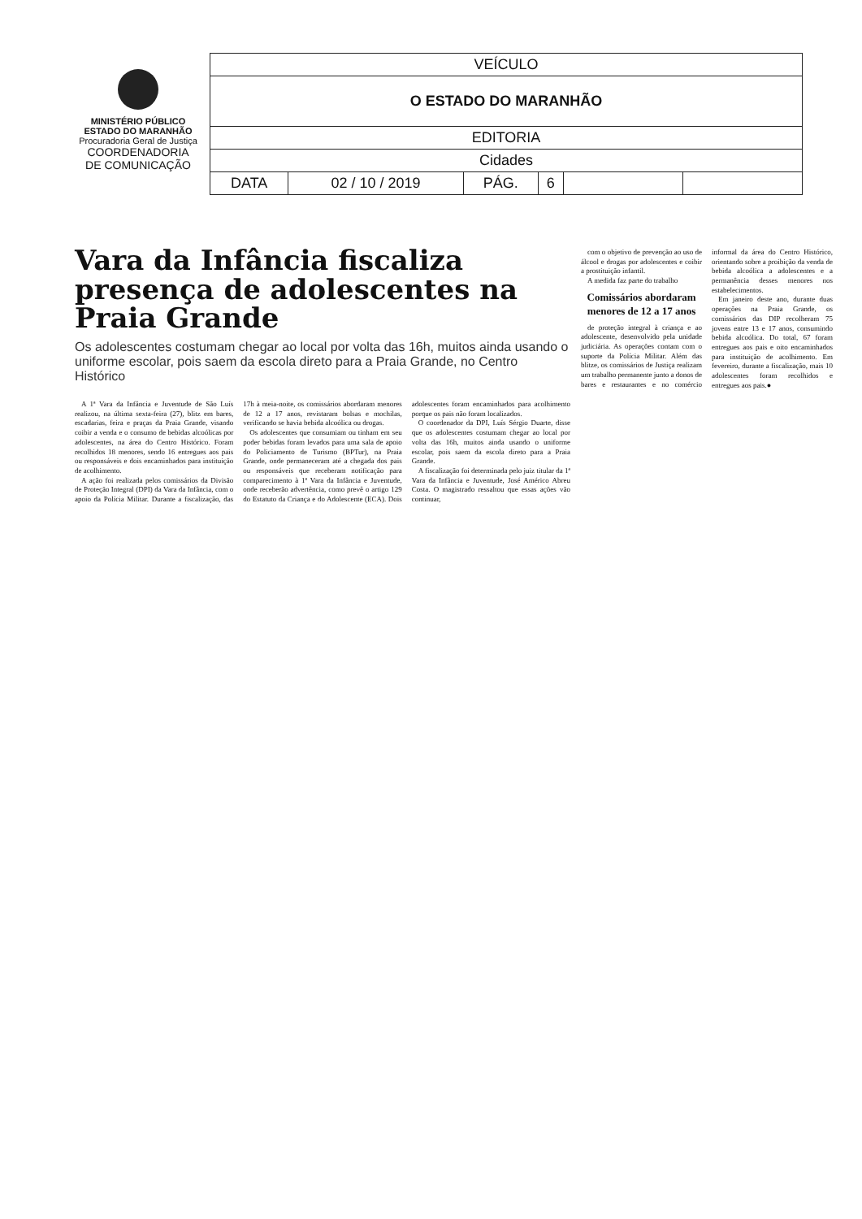MINISTÉRIO PÚBLICO
ESTADO DO MARANHÃO
Procuradoria Geral de Justiça
COORDENADORIA
DE COMUNICAÇÃO
| VEÍCULO | | | | | |
| O ESTADO DO MARANHÃO | | | | | |
| EDITORIA | | | | | |
| Cidades | | | | | |
| DATA | 02 / 10 / 2019 | PÁG. | 6 | | |
Vara da Infância fiscaliza presença de adolescentes na Praia Grande
Os adolescentes costumam chegar ao local por volta das 16h, muitos ainda usando o uniforme escolar, pois saem da escola direto para a Praia Grande, no Centro Histórico
A 1ª Vara da Infância e Juventude de São Luís realizou, na última sexta-feira (27), blitz em bares, escadarias, feira e praças da Praia Grande, visando coibir a venda e o consumo de bebidas alcoólicas por adolescentes, na área do Centro Histórico. Foram recolhidos 18 menores, sendo 16 entregues aos pais ou responsáveis e dois encaminhados para instituição de acolhimento.
A ação foi realizada pelos comissários da Divisão de Proteção Integral (DPI) da Vara da Infância, com o apoio da Polícia Militar. Durante a fiscalização, das 17h à meia-noite, os comissários abordaram menores de 12 a 17 anos, revistaram bolsas e mochilas, verificando se havia bebida alcoólica ou drogas.
Os adolescentes que consumiam ou tinham em seu poder bebidas foram levados para uma sala de apoio do Policiamento de Turismo (BPTur), na Praia Grande, onde permaneceram até a chegada dos pais ou responsáveis que receberam notificação para comparecimento à 1ª Vara da Infância e Juventude, onde receberão advertência, como prevê o artigo 129 do Estatuto da Criança e do Adolescente (ECA). Dois adolescentes foram encaminhados para acolhimento porque os pais não foram localizados.
O coordenador da DPI, Luís Sérgio Duarte, disse que os adolescentes costumam chegar ao local por volta das 16h, muitos ainda usando o uniforme escolar, pois saem da escola direto para a Praia Grande.
A fiscalização foi determinada pelo juiz titular da 1ª Vara da Infância e Juventude, José Américo Abreu Costa. O magistrado ressaltou que essas ações vão continuar,
com o objetivo de prevenção ao uso de álcool e drogas por adolescentes e coibir a prostituição infantil.
A medida faz parte do trabalho
Comissários abordaram menores de 12 a 17 anos
de proteção integral à criança e ao adolescente, desenvolvido pela unidade judiciária. As operações contam com o suporte da Polícia Militar. Além das blitze, os comissários de Justiça realizam um trabalho permanente junto a donos de bares e restaurantes e no comércio informal da área do Centro Histórico, orientando sobre a proibição da venda de bebida alcoólica a adolescentes e a permanência desses menores nos estabelecimentos.
Em janeiro deste ano, durante duas operações na Praia Grande, os comissários das DIP recolheram 75 jovens entre 13 e 17 anos, consumindo bebida alcoólica. Do total, 67 foram entregues aos pais e oito encaminhados para instituição de acolhimento. Em fevereiro, durante a fiscalização, mais 10 adolescentes foram recolhidos e entregues aos pais.●